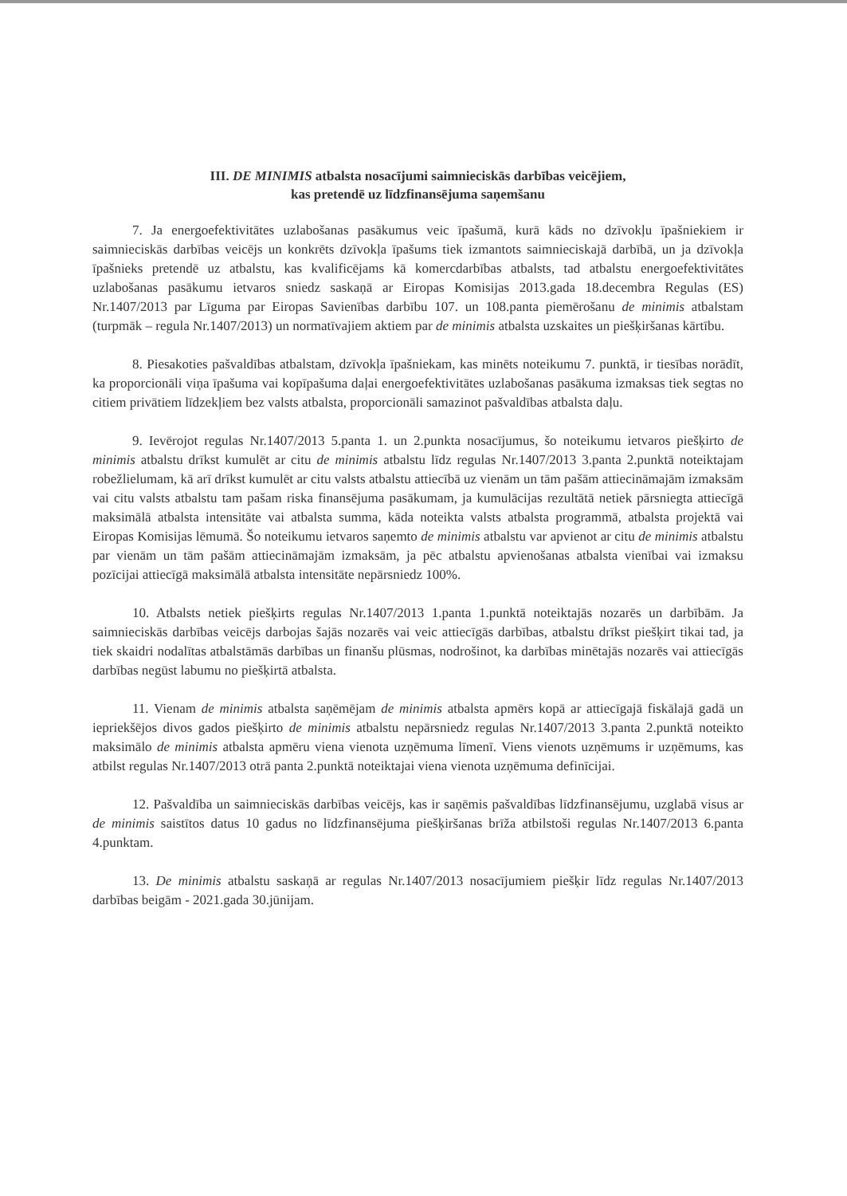III. DE MINIMIS atbalsta nosacījumi saimnieciskās darbības veicējiem,
kas pretendē uz līdzfinansējuma saņemšanu
7. Ja energoefektivitātes uzlabošanas pasākumus veic īpašumā, kurā kāds no dzīvokļu īpašniekiem ir saimnieciskās darbības veicējs un konkrēts dzīvokļa īpašums tiek izmantots saimnieciskajā darbībā, un ja dzīvokļa īpašnieks pretendē uz atbalstu, kas kvalificējams kā komercdarbības atbalsts, tad atbalstu energoefektivitātes uzlabošanas pasākumu ietvaros sniedz saskaņā ar Eiropas Komisijas 2013.gada 18.decembra Regulas (ES) Nr.1407/2013 par Līguma par Eiropas Savienības darbību 107. un 108.panta piemērošanu de minimis atbalstam (turpmāk – regula Nr.1407/2013) un normatīvajiem aktiem par de minimis atbalsta uzskaites un piešķiršanas kārtību.
8. Piesakoties pašvaldības atbalstam, dzīvokļa īpašniekam, kas minēts noteikumu 7. punktā, ir tiesības norādīt, ka proporcionāli viņa īpašuma vai kopīpašuma daļai energoefektivitātes uzlabošanas pasākuma izmaksas tiek segtas no citiem privātiem līdzekļiem bez valsts atbalsta, proporcionāli samazinot pašvaldības atbalsta daļu.
9. Ievērojot regulas Nr.1407/2013 5.panta 1. un 2.punkta nosacījumus, šo noteikumu ietvaros piešķirto de minimis atbalstu drīkst kumulēt ar citu de minimis atbalstu līdz regulas Nr.1407/2013 3.panta 2.punktā noteiktajam robežlielumam, kā arī drīkst kumulēt ar citu valsts atbalstu attiecībā uz vienām un tām pašām attiecināmajām izmaksām vai citu valsts atbalstu tam pašam riska finansējuma pasākumam, ja kumulācijas rezultātā netiek pārsniegta attiecīgā maksimālā atbalsta intensitāte vai atbalsta summa, kāda noteikta valsts atbalsta programmā, atbalsta projektā vai Eiropas Komisijas lēmumā. Šo noteikumu ietvaros saņemto de minimis atbalstu var apvienot ar citu de minimis atbalstu par vienām un tām pašām attiecināmajām izmaksām, ja pēc atbalstu apvienošanas atbalsta vienībai vai izmaksu pozīcijai attiecīgā maksimālā atbalsta intensitāte nepārsniedz 100%.
10. Atbalsts netiek piešķirts regulas Nr.1407/2013 1.panta 1.punktā noteiktajās nozarēs un darbībām. Ja saimnieciskās darbības veicējs darbojas šajās nozarēs vai veic attiecīgās darbības, atbalstu drīkst piešķirt tikai tad, ja tiek skaidri nodalītas atbalstāmās darbības un finanšu plūsmas, nodrošinot, ka darbības minētajās nozarēs vai attiecīgās darbības negūst labumu no piešķirtā atbalsta.
11. Vienam de minimis atbalsta saņēmējam de minimis atbalsta apmērs kopā ar attiecīgajā fiskālajā gadā un iepriekšējos divos gados piešķirto de minimis atbalstu nepārsniedz regulas Nr.1407/2013 3.panta 2.punktā noteikto maksimālo de minimis atbalsta apmēru viena vienota uzņēmuma līmenī. Viens vienots uzņēmums ir uzņēmums, kas atbilst regulas Nr.1407/2013 otrā panta 2.punktā noteiktajai viena vienota uzņēmuma definīcijai.
12. Pašvaldība un saimnieciskās darbības veicējs, kas ir saņēmis pašvaldības līdzfinansējumu, uzglabā visus ar de minimis saistītos datus 10 gadus no līdzfinansējuma piešķiršanas brīža atbilstoši regulas Nr.1407/2013 6.panta 4.punktam.
13. De minimis atbalstu saskaņā ar regulas Nr.1407/2013 nosacījumiem piešķir līdz regulas Nr.1407/2013 darbības beigām - 2021.gada 30.jūnijam.